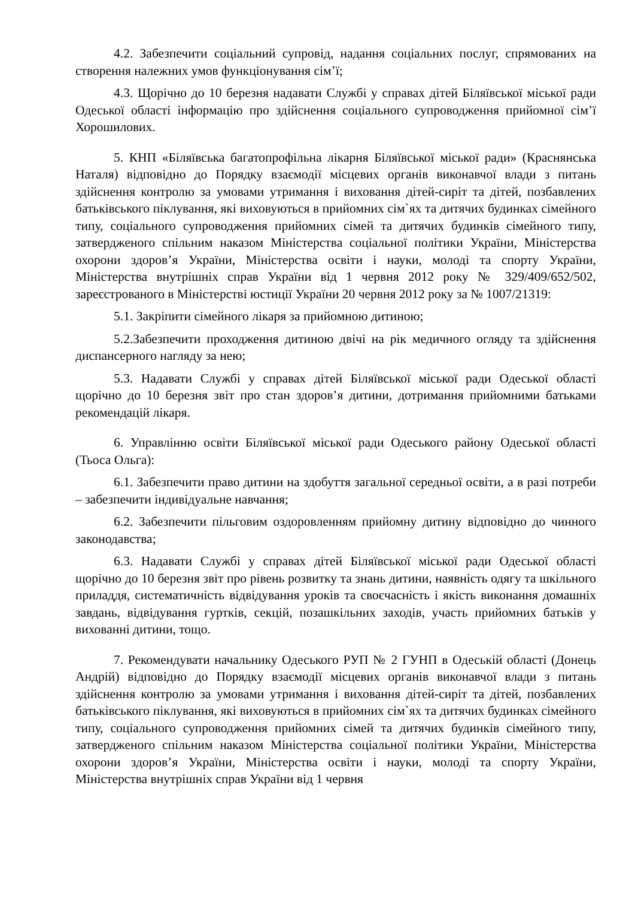4.2. Забезпечити соціальний супровід, надання соціальних послуг, спрямованих на створення належних умов функціонування сім’ї;
4.3. Щорічно до 10 березня надавати Службі у справах дітей Біляївської міської ради Одеської області інформацію про здійснення соціального супроводження прийомної сім’ї Хорошилових.
5. КНП «Біляївська багатопрофільна лікарня Біляївської міської ради» (Краснянська Наталя) відповідно до Порядку взаємодії місцевих органів виконавчої влади з питань здійснення контролю за умовами утримання і виховання дітей-сиріт та дітей, позбавлених батьківського піклування, які виховуються в прийомних сім`ях та дитячих будинках сімейного типу, соціального супроводження прийомних сімей та дитячих будинків сімейного типу, затвердженого спільним наказом Міністерства соціальної політики України, Міністерства охорони здоров’я України, Міністерства освіти і науки, молоді та спорту України, Міністерства внутрішніх справ України від 1 червня 2012 року № 329/409/652/502, зареєстрованого в Міністерстві юстиції України 20 червня 2012 року за № 1007/21319:
5.1. Закріпити сімейного лікаря за прийомною дитиною;
5.2.Забезпечити проходження дитиною двічі на рік медичного огляду та здійснення диспансерного нагляду за нею;
5.3. Надавати Службі у справах дітей Біляївської міської ради Одеської області щорічно до 10 березня звіт про стан здоров’я дитини, дотримання прийомними батьками рекомендацій лікаря.
6. Управлінню освіти Біляївської міської ради Одеського району Одеської області (Тьоса Ольга):
6.1. Забезпечити право дитини на здобуття загальної середньої освіти, а в разі потреби – забезпечити індивідуальне навчання;
6.2. Забезпечити пільговим оздоровленням прийомну дитину відповідно до чинного законодавства;
6.3. Надавати Службі у справах дітей Біляївської міської ради Одеської області щорічно до 10 березня звіт про рівень розвитку та знань дитини, наявність одягу та шкільного приладдя, систематичність відвідування уроків та своєчасність і якість виконання домашніх завдань, відвідування гуртків, секцій, позашкільних заходів, участь прийомних батьків у вихованні дитини, тощо.
7. Рекомендувати начальнику Одеського РУП № 2 ГУНП в Одеській області (Донець Андрій) відповідно до Порядку взаємодії місцевих органів виконавчої влади з питань здійснення контролю за умовами утримання і виховання дітей-сиріт та дітей, позбавлених батьківського піклування, які виховуються в прийомних сім`ях та дитячих будинках сімейного типу, соціального супроводження прийомних сімей та дитячих будинків сімейного типу, затвердженого спільним наказом Міністерства соціальної політики України, Міністерства охорони здоров’я України, Міністерства освіти і науки, молоді та спорту України, Міністерства внутрішніх справ України від 1 червня